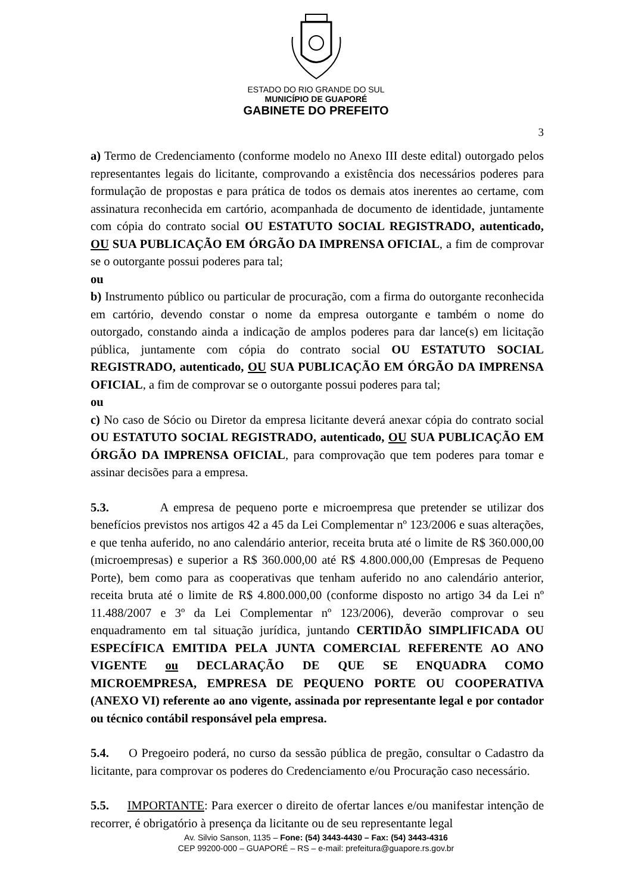ESTADO DO RIO GRANDE DO SUL
MUNICÍPIO DE GUAPORÉ
GABINETE DO PREFEITO
3
a) Termo de Credenciamento (conforme modelo no Anexo III deste edital) outorgado pelos representantes legais do licitante, comprovando a existência dos necessários poderes para formulação de propostas e para prática de todos os demais atos inerentes ao certame, com assinatura reconhecida em cartório, acompanhada de documento de identidade, juntamente com cópia do contrato social OU ESTATUTO SOCIAL REGISTRADO, autenticado, OU SUA PUBLICAÇÃO EM ÓRGÃO DA IMPRENSA OFICIAL, a fim de comprovar se o outorgante possui poderes para tal;
ou
b) Instrumento público ou particular de procuração, com a firma do outorgante reconhecida em cartório, devendo constar o nome da empresa outorgante e também o nome do outorgado, constando ainda a indicação de amplos poderes para dar lance(s) em licitação pública, juntamente com cópia do contrato social OU ESTATUTO SOCIAL REGISTRADO, autenticado, OU SUA PUBLICAÇÃO EM ÓRGÃO DA IMPRENSA OFICIAL, a fim de comprovar se o outorgante possui poderes para tal;
ou
c) No caso de Sócio ou Diretor da empresa licitante deverá anexar cópia do contrato social OU ESTATUTO SOCIAL REGISTRADO, autenticado, OU SUA PUBLICAÇÃO EM ÓRGÃO DA IMPRENSA OFICIAL, para comprovação que tem poderes para tomar e assinar decisões para a empresa.
5.3. A empresa de pequeno porte e microempresa que pretender se utilizar dos benefícios previstos nos artigos 42 a 45 da Lei Complementar nº 123/2006 e suas alterações, e que tenha auferido, no ano calendário anterior, receita bruta até o limite de R$ 360.000,00 (microempresas) e superior a R$ 360.000,00 até R$ 4.800.000,00 (Empresas de Pequeno Porte), bem como para as cooperativas que tenham auferido no ano calendário anterior, receita bruta até o limite de R$ 4.800.000,00 (conforme disposto no artigo 34 da Lei nº 11.488/2007 e 3º da Lei Complementar nº 123/2006), deverão comprovar o seu enquadramento em tal situação jurídica, juntando CERTIDÃO SIMPLIFICADA OU ESPECÍFICA EMITIDA PELA JUNTA COMERCIAL REFERENTE AO ANO VIGENTE ou DECLARAÇÃO DE QUE SE ENQUADRA COMO MICROEMPRESA, EMPRESA DE PEQUENO PORTE OU COOPERATIVA (ANEXO VI) referente ao ano vigente, assinada por representante legal e por contador ou técnico contábil responsável pela empresa.
5.4. O Pregoeiro poderá, no curso da sessão pública de pregão, consultar o Cadastro da licitante, para comprovar os poderes do Credenciamento e/ou Procuração caso necessário.
5.5. IMPORTANTE: Para exercer o direito de ofertar lances e/ou manifestar intenção de recorrer, é obrigatório à presença da licitante ou de seu representante legal
Av. Silvio Sanson, 1135 – Fone: (54) 3443-4430 – Fax: (54) 3443-4316
CEP 99200-000 – GUAPORÉ – RS – e-mail: prefeitura@guapore.rs.gov.br